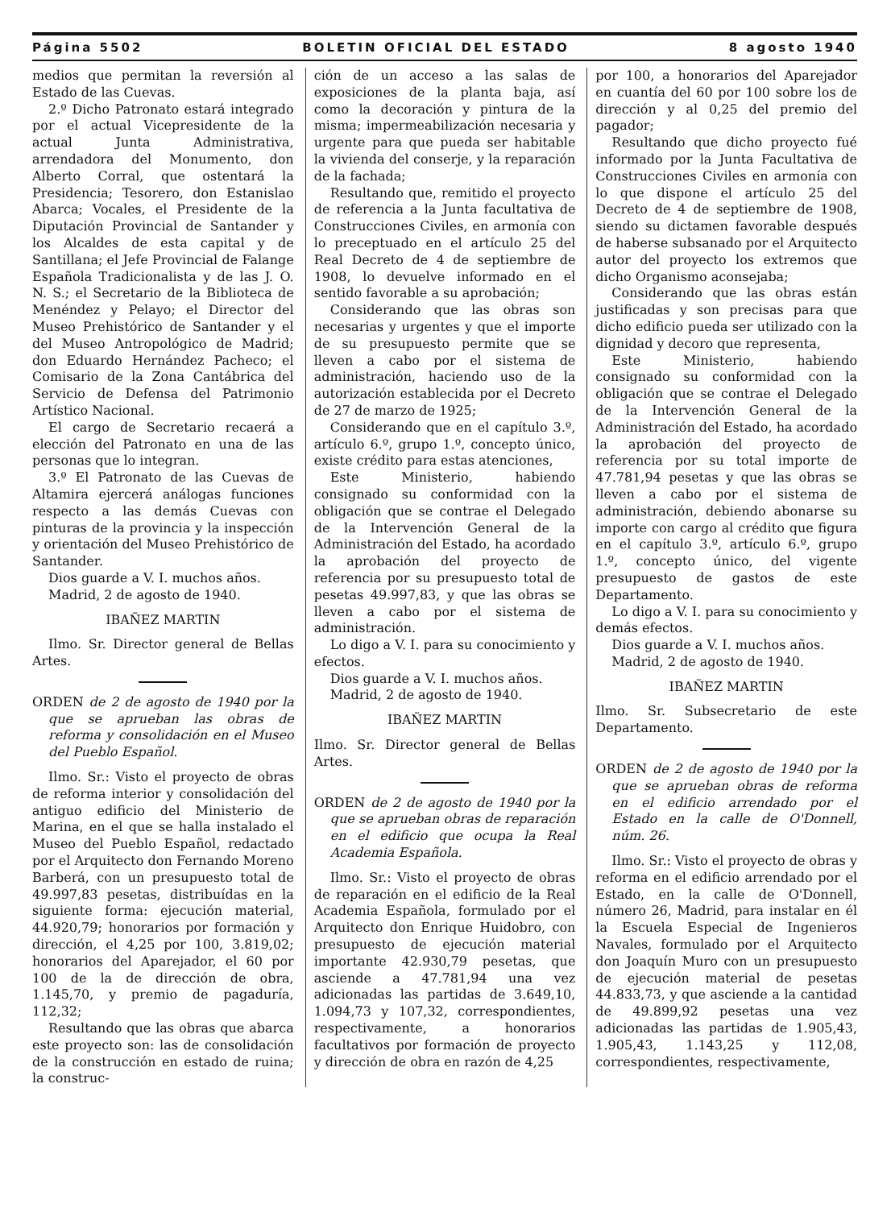Página 5502 BOLETIN OFICIAL DEL ESTADO 8 agosto 1940
medios que permitan la reversión al Estado de las Cuevas.
2.º Dicho Patronato estará integrado por el actual Vicepresidente de la actual Junta Administrativa, arrendadora del Monumento, don Alberto Corral, que ostentará la Presidencia; Tesorero, don Estanislao Abarca; Vocales, el Presidente de la Diputación Provincial de Santander y los Alcaldes de esta capital y de Santillana; el Jefe Provincial de Falange Española Tradicionalista y de las J. O. N. S.; el Secretario de la Biblioteca de Menéndez y Pelayo; el Director del Museo Prehistórico de Santander y el del Museo Antropológico de Madrid; don Eduardo Hernández Pacheco; el Comisario de la Zona Cantábrica del Servicio de Defensa del Patrimonio Artístico Nacional.
El cargo de Secretario recaerá a elección del Patronato en una de las personas que lo integran.
3.º El Patronato de las Cuevas de Altamira ejercerá análogas funciones respecto a las demás Cuevas con pinturas de la provincia y la inspección y orientación del Museo Prehistórico de Santander.
Dios guarde a V. I. muchos años.
Madrid, 2 de agosto de 1940.
IBAÑEZ MARTIN
Ilmo. Sr. Director general de Bellas Artes.
ORDEN de 2 de agosto de 1940 por la que se aprueban las obras de reforma y consolidación en el Museo del Pueblo Español.
Ilmo. Sr.: Visto el proyecto de obras de reforma interior y consolidación del antiguo edificio del Ministerio de Marina, en el que se halla instalado el Museo del Pueblo Español, redactado por el Arquitecto don Fernando Moreno Barberá, con un presupuesto total de 49.997,83 pesetas, distribuídas en la siguiente forma: ejecución material, 44.920,79; honorarios por formación y dirección, el 4,25 por 100, 3.819,02; honorarios del Aparejador, el 60 por 100 de la de dirección de obra, 1.145,70, y premio de pagaduría, 112,32;
Resultando que las obras que abarca este proyecto son: las de consolidación de la construcción en estado de ruina; la construc-
ción de un acceso a las salas de exposiciones de la planta baja, así como la decoración y pintura de la misma; impermeabilización necesaria y urgente para que pueda ser habitable la vivienda del conserje, y la reparación de la fachada;
Resultando que, remitido el proyecto de referencia a la Junta facultativa de Construcciones Civiles, en armonía con lo preceptuado en el artículo 25 del Real Decreto de 4 de septiembre de 1908, lo devuelve informado en el sentido favorable a su aprobación;
Considerando que las obras son necesarias y urgentes y que el importe de su presupuesto permite que se lleven a cabo por el sistema de administración, haciendo uso de la autorización establecida por el Decreto de 27 de marzo de 1925;
Considerando que en el capítulo 3.º, artículo 6.º, grupo 1.º, concepto único, existe crédito para estas atenciones,
Este Ministerio, habiendo consignado su conformidad con la obligación que se contrae el Delegado de la Intervención General de la Administración del Estado, ha acordado la aprobación del proyecto de referencia por su presupuesto total de pesetas 49.997,83, y que las obras se lleven a cabo por el sistema de administración.
Lo digo a V. I. para su conocimiento y efectos.
Dios guarde a V. I. muchos años.
Madrid, 2 de agosto de 1940.
IBAÑEZ MARTIN
Ilmo. Sr. Director general de Bellas Artes.
ORDEN de 2 de agosto de 1940 por la que se aprueban obras de reparación en el edificio que ocupa la Real Academia Española.
Ilmo. Sr.: Visto el proyecto de obras de reparación en el edificio de la Real Academia Española, formulado por el Arquitecto don Enrique Huidobro, con presupuesto de ejecución material importante 42.930,79 pesetas, que asciende a 47.781,94 una vez adicionadas las partidas de 3.649,10, 1.094,73 y 107,32, correspondientes, respectivamente, a honorarios facultativos por formación de proyecto y dirección de obra en razón de 4,25
por 100, a honorarios del Aparejador en cuantía del 60 por 100 sobre los de dirección y al 0,25 del premio del pagador;
Resultando que dicho proyecto fué informado por la Junta Facultativa de Construcciones Civiles en armonía con lo que dispone el artículo 25 del Decreto de 4 de septiembre de 1908, siendo su dictamen favorable después de haberse subsanado por el Arquitecto autor del proyecto los extremos que dicho Organismo aconsejaba;
Considerando que las obras están justificadas y son precisas para que dicho edificio pueda ser utilizado con la dignidad y decoro que representa,
Este Ministerio, habiendo consignado su conformidad con la obligación que se contrae el Delegado de la Intervención General de la Administración del Estado, ha acordado la aprobación del proyecto de referencia por su total importe de 47.781,94 pesetas y que las obras se lleven a cabo por el sistema de administración, debiendo abonarse su importe con cargo al crédito que figura en el capítulo 3.º, artículo 6.º, grupo 1.º, concepto único, del vigente presupuesto de gastos de este Departamento.
Lo digo a V. I. para su conocimiento y demás efectos.
Dios guarde a V. I. muchos años.
Madrid, 2 de agosto de 1940.
IBAÑEZ MARTIN
Ilmo. Sr. Subsecretario de este Departamento.
ORDEN de 2 de agosto de 1940 por la que se aprueban obras de reforma en el edificio arrendado por el Estado en la calle de O'Donnell, núm. 26.
Ilmo. Sr.: Visto el proyecto de obras y reforma en el edificio arrendado por el Estado, en la calle de O'Donnell, número 26, Madrid, para instalar en él la Escuela Especial de Ingenieros Navales, formulado por el Arquitecto don Joaquín Muro con un presupuesto de ejecución material de pesetas 44.833,73, y que asciende a la cantidad de 49.899,92 pesetas una vez adicionadas las partidas de 1.905,43, 1.905,43, 1.143,25 y 112,08, correspondientes, respectivamente,